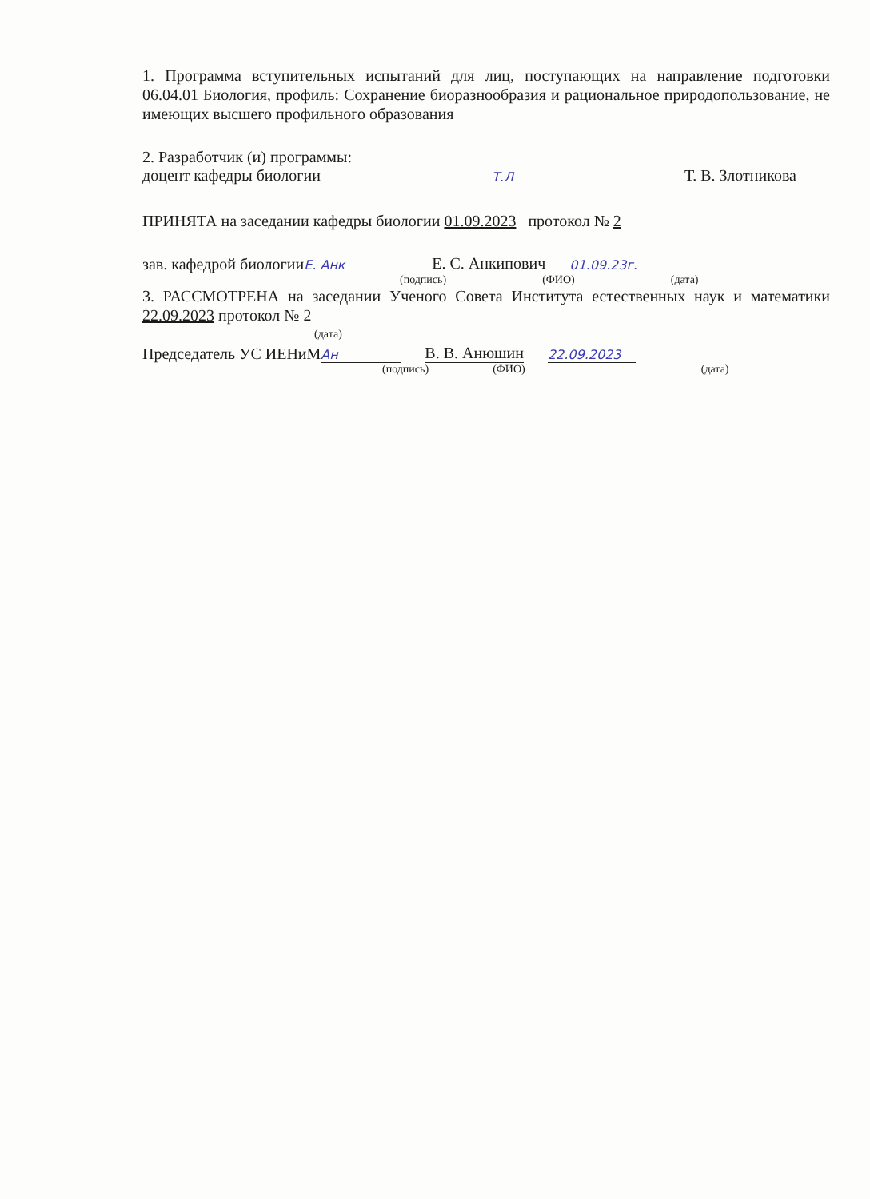1. Программа вступительных испытаний для лиц, поступающих на направление подготовки 06.04.01 Биология, профиль: Сохранение биоразнообразия и рациональное природопользование, не имеющих высшего профильного образования
2. Разработчик (и) программы:
доцент кафедры биологии Т.Л Т. В. Злотникова
ПРИНЯТА на заседании кафедры биологии 01.09.2023 протокол № 2
зав. кафедрой биологии Е. Анк Е. С. Анкипович 01.09.23г.
(подпись) (ФИО) (дата)
3. РАССМОТРЕНА на заседании Ученого Совета Института естественных наук и математики 22.09.2023 протокол № 2
(дата)
Председатель УС ИЕНиМ Ан В. В. Анюшин 22.09.2023
(подпись) (ФИО) (дата)